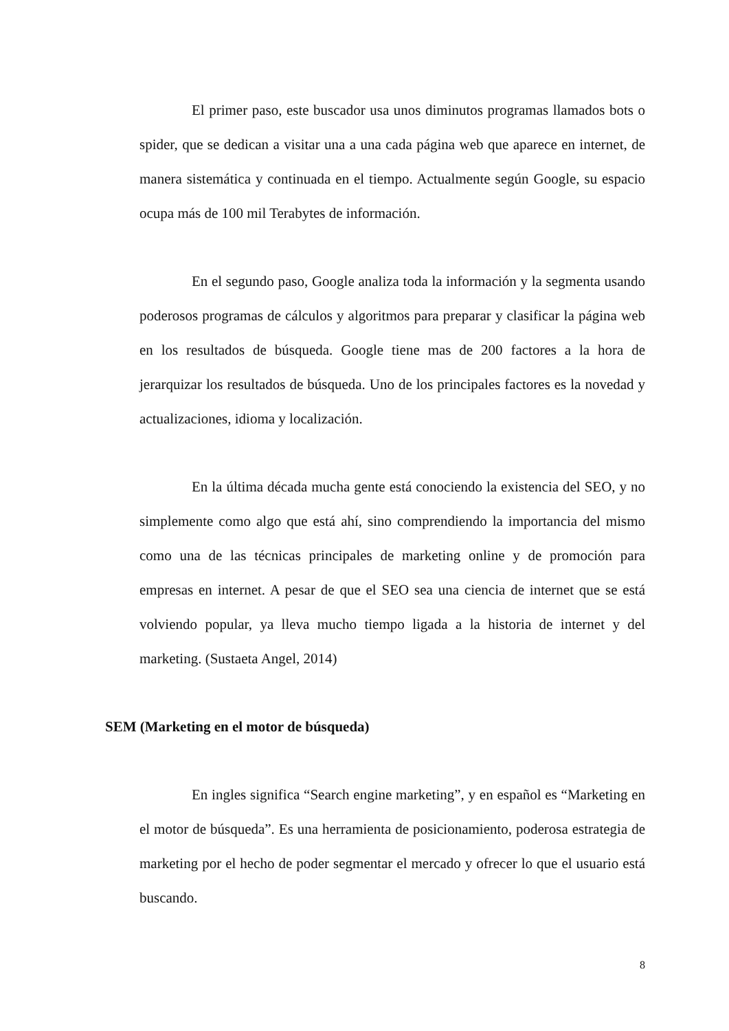El primer paso, este buscador usa unos diminutos programas llamados bots o spider, que se dedican a visitar una a una cada página web que aparece en internet, de manera sistemática y continuada en el tiempo. Actualmente según Google, su espacio ocupa más de 100 mil Terabytes de información.
En el segundo paso, Google analiza toda la información y la segmenta usando poderosos programas de cálculos y algoritmos para preparar y clasificar la página web en los resultados de búsqueda. Google tiene mas de 200 factores a la hora de jerarquizar los resultados de búsqueda. Uno de los principales factores es la novedad y actualizaciones, idioma y localización.
En la última década mucha gente está conociendo la existencia del SEO, y no simplemente como algo que está ahí, sino comprendiendo la importancia del mismo como una de las técnicas principales de marketing online y de promoción para empresas en internet. A pesar de que el SEO sea una ciencia de internet que se está volviendo popular, ya lleva mucho tiempo ligada a la historia de internet y del marketing. (Sustaeta Angel, 2014)
SEM (Marketing en el motor de búsqueda)
En ingles significa “Search engine marketing”, y en español es “Marketing en el motor de búsqueda”. Es una herramienta de posicionamiento, poderosa estrategia de marketing por el hecho de poder segmentar el mercado y ofrecer lo que el usuario está buscando.
8